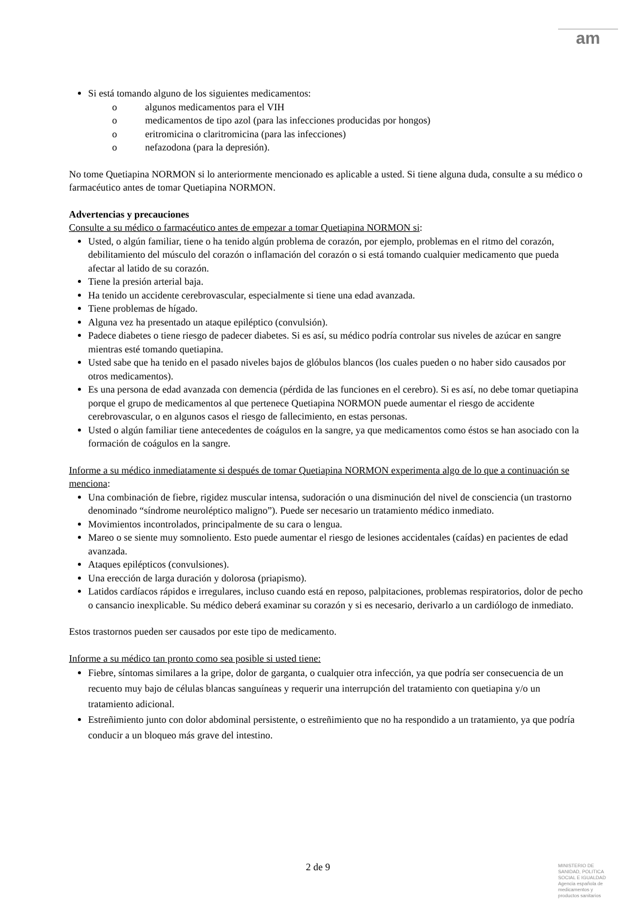am
Si está tomando alguno de los siguientes medicamentos:
o algunos medicamentos para el VIH
o medicamentos de tipo azol (para las infecciones producidas por hongos)
o eritromicina o claritromicina (para las infecciones)
o nefazodona (para la depresión).
No tome Quetiapina NORMON si lo anteriormente mencionado es aplicable a usted. Si tiene alguna duda, consulte a su médico o farmacéutico antes de tomar Quetiapina NORMON.
Advertencias y precauciones
Consulte a su médico o farmacéutico antes de empezar a tomar Quetiapina NORMON si:
Usted, o algún familiar, tiene o ha tenido algún problema de corazón, por ejemplo, problemas en el ritmo del corazón, debilitamiento del músculo del corazón o inflamación del corazón o si está tomando cualquier medicamento que pueda afectar al latido de su corazón.
Tiene la presión arterial baja.
Ha tenido un accidente cerebrovascular, especialmente si tiene una edad avanzada.
Tiene problemas de hígado.
Alguna vez ha presentado un ataque epiléptico (convulsión).
Padece diabetes o tiene riesgo de padecer diabetes. Si es así, su médico podría controlar sus niveles de azúcar en sangre mientras esté tomando quetiapina.
Usted sabe que ha tenido en el pasado niveles bajos de glóbulos blancos (los cuales pueden o no haber sido causados por otros medicamentos).
Es una persona de edad avanzada con demencia (pérdida de las funciones en el cerebro). Si es así, no debe tomar quetiapina porque el grupo de medicamentos al que pertenece Quetiapina NORMON puede aumentar el riesgo de accidente cerebrovascular, o en algunos casos el riesgo de fallecimiento, en estas personas.
Usted o algún familiar tiene antecedentes de coágulos en la sangre, ya que medicamentos como éstos se han asociado con la formación de coágulos en la sangre.
Informe a su médico inmediatamente si después de tomar Quetiapina NORMON experimenta algo de lo que a continuación se menciona:
Una combinación de fiebre, rigidez muscular intensa, sudoración o una disminución del nivel de consciencia (un trastorno denominado “síndrome neuroléptico maligno”). Puede ser necesario un tratamiento médico inmediato.
Movimientos incontrolados, principalmente de su cara o lengua.
Mareo o se siente muy somnoliento. Esto puede aumentar el riesgo de lesiones accidentales (caídas) en pacientes de edad avanzada.
Ataques epilépticos (convulsiones).
Una erección de larga duración y dolorosa (priapismo).
Latidos cardíacos rápidos e irregulares, incluso cuando está en reposo, palpitaciones, problemas respiratorios, dolor de pecho o cansancio inexplicable. Su médico deberá examinar su corazón y si es necesario, derivarlo a un cardiólogo de inmediato.
Estos trastornos pueden ser causados por este tipo de medicamento.
Informe a su médico tan pronto como sea posible si usted tiene:
Fiebre, síntomas similares a la gripe, dolor de garganta, o cualquier otra infección, ya que podría ser consecuencia de un recuento muy bajo de células blancas sanguíneas y requerir una interrupción del tratamiento con quetiapina y/o un tratamiento adicional.
Estreñimiento junto con dolor abdominal persistente, o estreñimiento que no ha respondido a un tratamiento, ya que podría conducir a un bloqueo más grave del intestino.
2 de 9
MINISTERIO DE SANIDAD, POLITICA SOCIAL E IGUALDAD
Agencia española de medicamentos y productos sanitarios